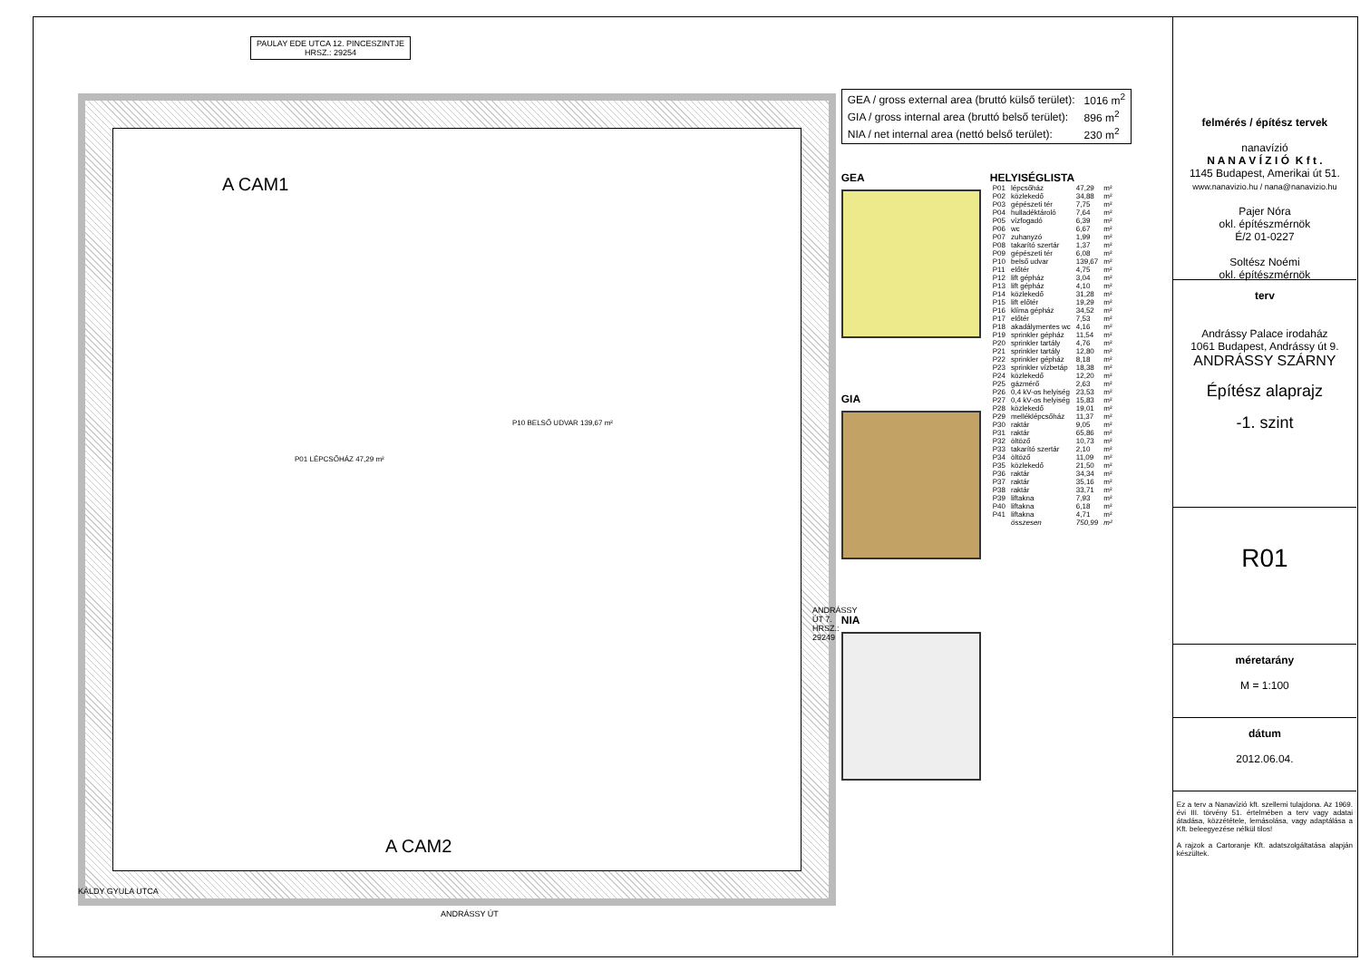PAULAY EDE UTCA 12. PINCESZINTJE
HRSZ.: 29254
A CAM1
A CAM2
P10 BELSŐ UDVAR 139,67 m²
P01 LÉPCSŐHÁZ 47,29 m²
KÁLDY GYULA UTCA
ANDRÁSSY ÚT
ANDRÁSSY ÚT 7. HRSZ.: 29249
| GEA / gross external area (bruttó külső terület): | 1016 m<sup>2</sup> |
| GIA / gross internal area (bruttó belső terület): | 896 m<sup>2</sup> |
| NIA / net internal area (nettó belső terület): | 230 m<sup>2</sup> |
GEA
GIA
NIA
HELYISÉGLISTA
| P01 | lépcsőház | 47,29 | m² |
| P02 | közlekedő | 34,88 | m² |
| P03 | gépészeti tér | 7,75 | m² |
| P04 | hulladéktároló | 7,64 | m² |
| P05 | vízfogadó | 6,39 | m² |
| P06 | wc | 6,67 | m² |
| P07 | zuhanyzó | 1,99 | m² |
| P08 | takarító szertár | 1,37 | m² |
| P09 | gépészeti tér | 6,08 | m² |
| P10 | belső udvar | 139,67 | m² |
| P11 | előtér | 4,75 | m² |
| P12 | lift gépház | 3,04 | m² |
| P13 | lift gépház | 4,10 | m² |
| P14 | közlekedő | 31,28 | m² |
| P15 | lift előtér | 19,29 | m² |
| P16 | klíma gépház | 34,52 | m² |
| P17 | előtér | 7,53 | m² |
| P18 | akadálymentes wc | 4,16 | m² |
| P19 | sprinkler gépház | 11,54 | m² |
| P20 | sprinkler tartály | 4,76 | m² |
| P21 | sprinkler tartály | 12,80 | m² |
| P22 | sprinkler gépház | 8,18 | m² |
| P23 | sprinkler vízbetáp | 18,38 | m² |
| P24 | közlekedő | 12,20 | m² |
| P25 | gázmérő | 2,63 | m² |
| P26 | 0,4 kV-os helyiség | 23,53 | m² |
| P27 | 0,4 kV-os helyiség | 15,83 | m² |
| P28 | közlekedő | 19,01 | m² |
| P29 | melléklépcsőház | 11,37 | m² |
| P30 | raktár | 9,05 | m² |
| P31 | raktár | 65,86 | m² |
| P32 | öltöző | 10,73 | m² |
| P33 | takarító szertár | 2,10 | m² |
| P34 | öltöző | 11,09 | m² |
| P35 | közlekedő | 21,50 | m² |
| P36 | raktár | 34,34 | m² |
| P37 | raktár | 35,16 | m² |
| P38 | raktár | 33,71 | m² |
| P39 | liftakna | 7,93 | m² |
| P40 | liftakna | 6,18 | m² |
| P41 | liftakna | 4,71 | m² |
| | összesen | 750,99 | m² |
felmérés / építész tervek
nanavízió
N A N A V Í Z I Ó K f t .
1145 Budapest, Amerikai út 51.
www.nanavizio.hu / nana@nanavizio.hu
Pajer Nóra
okl. építészmérnök
É/2 01-0227
Soltész Noémi
okl. építészmérnök
terv
Andrássy Palace irodaház
1061 Budapest, Andrássy út 9.
ANDRÁSSY SZÁRNY
Építész alaprajz
-1. szint
R01
méretarány
M = 1:100
dátum
2012.06.04.
Ez a terv a Nanavízió kft. szellemi tulajdona. Az 1969. évi III. törvény 51. értelmében a terv vagy adatai átadása, közzététele, lemásolása, vagy adaptálása a Kft. beleegyezése nélkül tilos!
A rajzok a Cartoranje Kft. adatszolgáltatása alapján készültek.